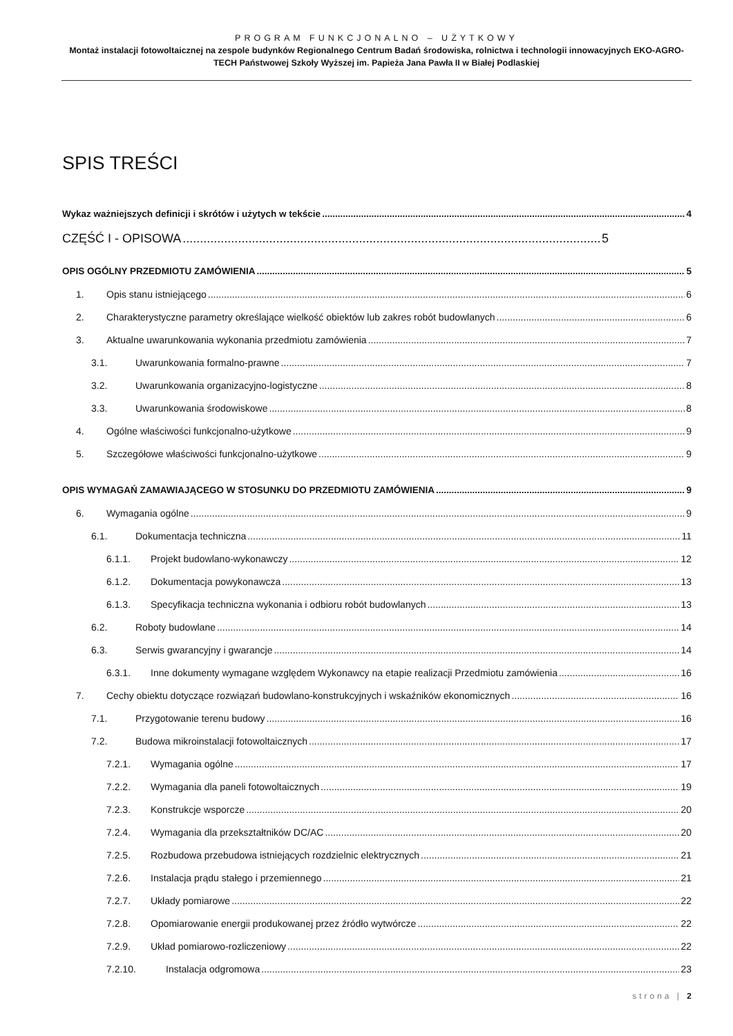PROGRAM FUNKCJONALNO – UŻYTKOWY
Montaż instalacji fotowoltaicznej na zespole budynków Regionalnego Centrum Badań środowiska, rolnictwa i technologii innowacyjnych EKO-AGRO-TECH Państwowej Szkoły Wyższej im. Papieża Jana Pawła II w Białej Podlaskiej
SPIS TREŚCI
Wykaz ważniejszych definicji i skrótów i użytych w tekście 4
CZĘŚĆ I - OPISOWA 5
OPIS OGÓLNY PRZEDMIOTU ZAMÓWIENIA 5
1. Opis stanu istniejącego 6
2. Charakterystyczne parametry określające wielkość obiektów lub zakres robót budowlanych 6
3. Aktualne uwarunkowania wykonania przedmiotu zamówienia 7
3.1. Uwarunkowania formalno-prawne 7
3.2. Uwarunkowania organizacyjno-logistyczne 8
3.3. Uwarunkowania środowiskowe 8
4. Ogólne właściwości funkcjonalno-użytkowe 9
5. Szczegółowe właściwości funkcjonalno-użytkowe 9
OPIS WYMAGAŃ ZAMAWIAJĄCEGO W STOSUNKU DO PRZEDMIOTU ZAMÓWIENIA 9
6. Wymagania ogólne 9
6.1. Dokumentacja techniczna 11
6.1.1. Projekt budowlano-wykonawczy 12
6.1.2. Dokumentacja powykonawcza 13
6.1.3. Specyfikacja techniczna wykonania i odbioru robót budowlanych 13
6.2. Roboty budowlane 14
6.3. Serwis gwarancyjny i gwarancje 14
6.3.1. Inne dokumenty wymagane względem Wykonawcy na etapie realizacji Przedmiotu zamówienia 16
7. Cechy obiektu dotyczące rozwiązań budowlano-konstrukcyjnych i wskaźników ekonomicznych 16
7.1. Przygotowanie terenu budowy 16
7.2. Budowa mikroinstalacji fotowoltaicznych 17
7.2.1. Wymagania ogólne 17
7.2.2. Wymagania dla paneli fotowoltaicznych 19
7.2.3. Konstrukcje wsporcze 20
7.2.4. Wymagania dla przekształtników DC/AC 20
7.2.5. Rozbudowa przebudowa istniejących rozdzielnic elektrycznych 21
7.2.6. Instalacja prądu stałego i przemiennego 21
7.2.7. Układy pomiarowe 22
7.2.8. Opomiarowanie energii produkowanej przez źródło wytwórcze 22
7.2.9. Układ pomiarowo-rozliczeniowy 22
7.2.10. Instalacja odgromowa 23
strona | 2